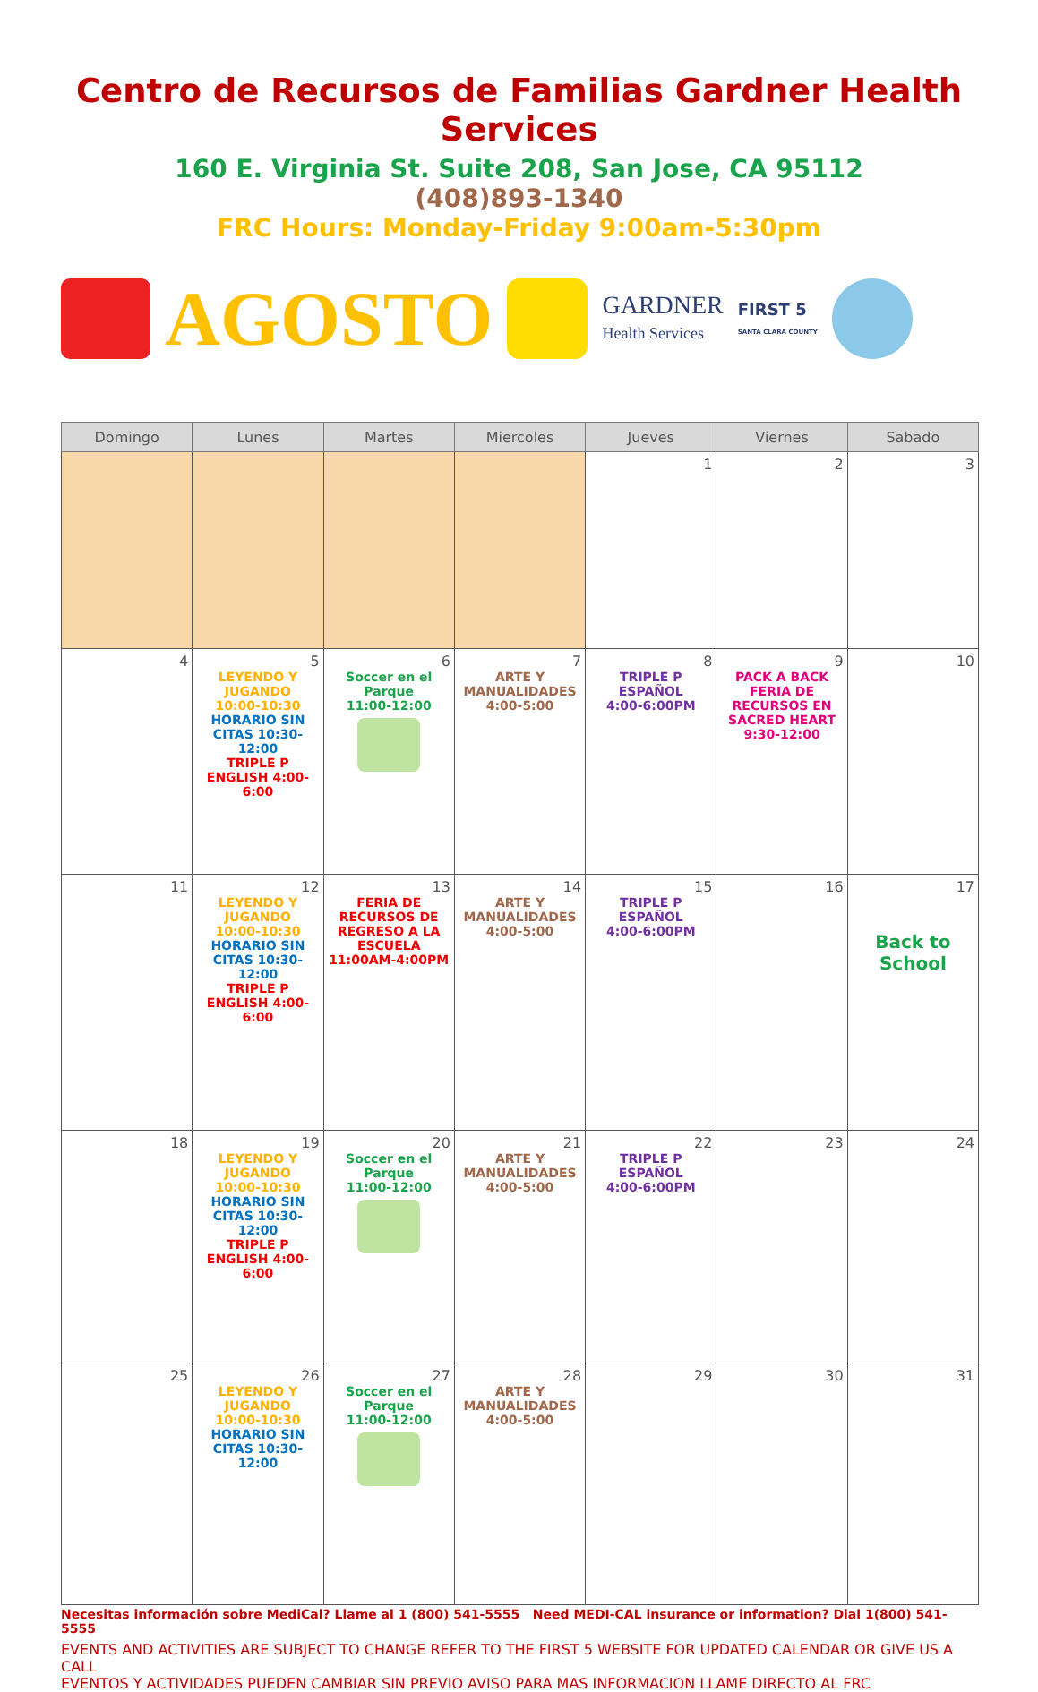Centro de Recursos de Familias Gardner Health Services
160 E. Virginia St. Suite 208, San Jose, CA 95112
(408)893-1340
FRC Hours: Monday-Friday 9:00am-5:30pm
AGOSTO
GARDNER
Health Services
FIRST 5
SANTA CLARA COUNTY
| Domingo | Lunes | Martes | Miercoles | Jueves | Viernes | Sabado |
| --- | --- | --- | --- | --- | --- | --- |
| | | | | 1 | 2 | 3 |
| 4 | 5 LEYENDO Y JUGANDO 10:00-10:30 HORARIO SIN CITAS 10:30-12:00 TRIPLE P ENGLISH 4:00-6:00 | 6 Soccer en el Parque 11:00-12:00 | 7 ARTE Y MANUALIDADES 4:00-5:00 | 8 TRIPLE P ESPAÑOL 4:00-6:00PM | 9 PACK A BACK FERIA DE RECURSOS EN SACRED HEART 9:30-12:00 | 10 |
| 11 | 12 LEYENDO Y JUGANDO 10:00-10:30 HORARIO SIN CITAS 10:30-12:00 TRIPLE P ENGLISH 4:00-6:00 | 13 FERIA DE RECURSOS DE REGRESO A LA ESCUELA 11:00AM-4:00PM | 14 ARTE Y MANUALIDADES 4:00-5:00 | 15 TRIPLE P ESPAÑOL 4:00-6:00PM | 16 | 17 Back to School |
| 18 | 19 LEYENDO Y JUGANDO 10:00-10:30 HORARIO SIN CITAS 10:30-12:00 TRIPLE P ENGLISH 4:00-6:00 | 20 Soccer en el Parque 11:00-12:00 | 21 ARTE Y MANUALIDADES 4:00-5:00 | 22 TRIPLE P ESPAÑOL 4:00-6:00PM | 23 | 24 |
| 25 | 26 LEYENDO Y JUGANDO 10:00-10:30 HORARIO SIN CITAS 10:30-12:00 | 27 Soccer en el Parque 11:00-12:00 | 28 ARTE Y MANUALIDADES 4:00-5:00 | 29 | 30 | 31 |
Necesitas información sobre MediCal? Llame al 1 (800) 541-5555 Need MEDI-CAL insurance or information? Dial 1(800) 541-5555
EVENTS AND ACTIVITIES ARE SUBJECT TO CHANGE REFER TO THE FIRST 5 WEBSITE FOR UPDATED CALENDAR OR GIVE US A CALL
EVENTOS Y ACTIVIDADES PUEDEN CAMBIAR SIN PREVIO AVISO PARA MAS INFORMACION LLAME DIRECTO AL FRC